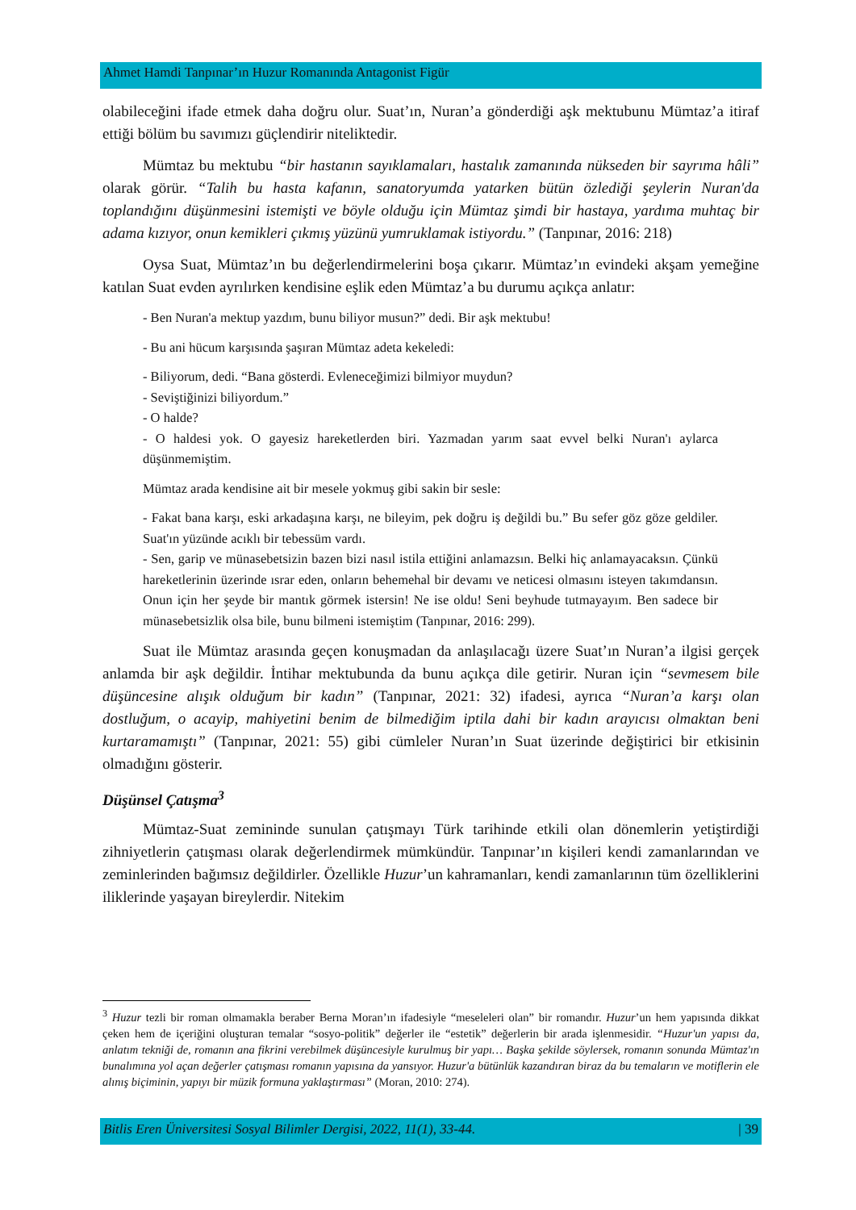Ahmet Hamdi Tanpınar’ın Huzur Romanında Antagonist Figür
olabileceğini ifade etmek daha doğru olur. Suat’ın, Nuran’a gönderdiği aşk mektubunu Mümtaz’a itiraf ettiği bölüm bu savımızı güçlendirir niteliktedir.
Mümtaz bu mektubu “bir hastanın sayıklamaları, hastalık zamanında nükseden bir sayrıma hâli” olarak görür. “Talih bu hasta kafanın, sanatoryumda yatarken bütün özlediği şeylerin Nuran'da toplandığını düşünmesini istemişti ve böyle olduğu için Mümtaz şimdi bir hastaya, yardıma muhtaç bir adama kızıyor, onun kemikleri çıkmış yüzünü yumruklamak istiyordu.” (Tanpınar, 2016: 218)
Oysa Suat, Mümtaz’ın bu değerlendirmelerini boşa çıkarır. Mümtaz’ın evindeki akşam yemeğine katılan Suat evden ayrılırken kendisine eşlik eden Mümtaz’a bu durumu açıkça anlatır:
- Ben Nuran'a mektup yazdım, bunu biliyor musun?” dedi. Bir aşk mektubu!
- Bu ani hücum karşısında şaşıran Mümtaz adeta kekeledi:
- Biliyorum, dedi. “Bana gösterdi. Evleneceğimizi bilmiyor muydun?
- Seviştiğinizi biliyordum.”
- O halde?
- O haldesi yok. O gayesiz hareketlerden biri. Yazmadan yarım saat evvel belki Nuran'ı aylarca düşünmemiştim.
Mümtaz arada kendisine ait bir mesele yokmuş gibi sakin bir sesle:
- Fakat bana karşı, eski arkadaşına karşı, ne bileyim, pek doğru iş değildi bu.” Bu sefer göz göze geldiler. Suat'ın yüzünde acıklı bir tebessüm vardı.
- Sen, garip ve münasebetsizin bazen bizi nasıl istila ettiğini anlamazsın. Belki hiç anlamayacaksın. Çünkü hareketlerinin üzerinde ısrar eden, onların behemehal bir devamı ve neticesi olmasını isteyen takımdansın. Onun için her şeyde bir mantık görmek istersin! Ne ise oldu! Seni beyhude tutmayayım. Ben sadece bir münasebetsizlik olsa bile, bunu bilmeni istemiştim (Tanpınar, 2016: 299).
Suat ile Mümtaz arasında geçen konuşmadan da anlaşılacağı üzere Suat’ın Nuran’a ilgisi gerçek anlamda bir aşk değildir. İntihar mektubunda da bunu açıkça dile getirir. Nuran için “sevmesem bile düşüncesine alışık olduğum bir kadın” (Tanpınar, 2021: 32) ifadesi, ayrıca “Nuran’a karşı olan dostluğum, o acayip, mahiyetini benim de bilmediğim iptila dahi bir kadın arayıcısı olmaktan beni kurtaramamıştı” (Tanpınar, 2021: 55) gibi cümleler Nuran’ın Suat üzerinde değiştirici bir etkisinin olmadığını gösterir.
Düşünsel Çatışma<sup>3</sup>
Mümtaz-Suat zemininde sunulan çatışmayı Türk tarihinde etkili olan dönemlerin yetiştirdiği zihniyetlerin çatışması olarak değerlendirmek mümkündür. Tanpınar’ın kişileri kendi zamanlarından ve zeminlerinden bağımsız değildirler. Özellikle Huzur’un kahramanları, kendi zamanlarının tüm özelliklerini iliklerinde yaşayan bireylerdir. Nitekim
<sup>3</sup> Huzur tezli bir roman olmamakla beraber Berna Moran’ın ifadesiyle “meseleleri olan” bir romandır. Huzur’un hem yapısında dikkat çeken hem de içeriğini oluşturan temalar “sosyo-politik” değerler ile “estetik” değerlerin bir arada işlenmesidir. “Huzur'un yapısı da, anlatım tekniği de, romanın ana fikrini verebilmek düşüncesiyle kurulmuş bir yapı… Başka şekilde söylersek, romanın sonunda Mümtaz'ın bunalımına yol açan değerler çatışması romanın yapısına da yansıyor. Huzur'a bütünlük kazandıran biraz da bu temaların ve motiflerin ele alınış biçiminin, yapıyı bir müzik formuna yaklaştırması” (Moran, 2010: 274).
Bitlis Eren Üniversitesi Sosyal Bilimler Dergisi, 2022, 11(1), 33-44. | 39